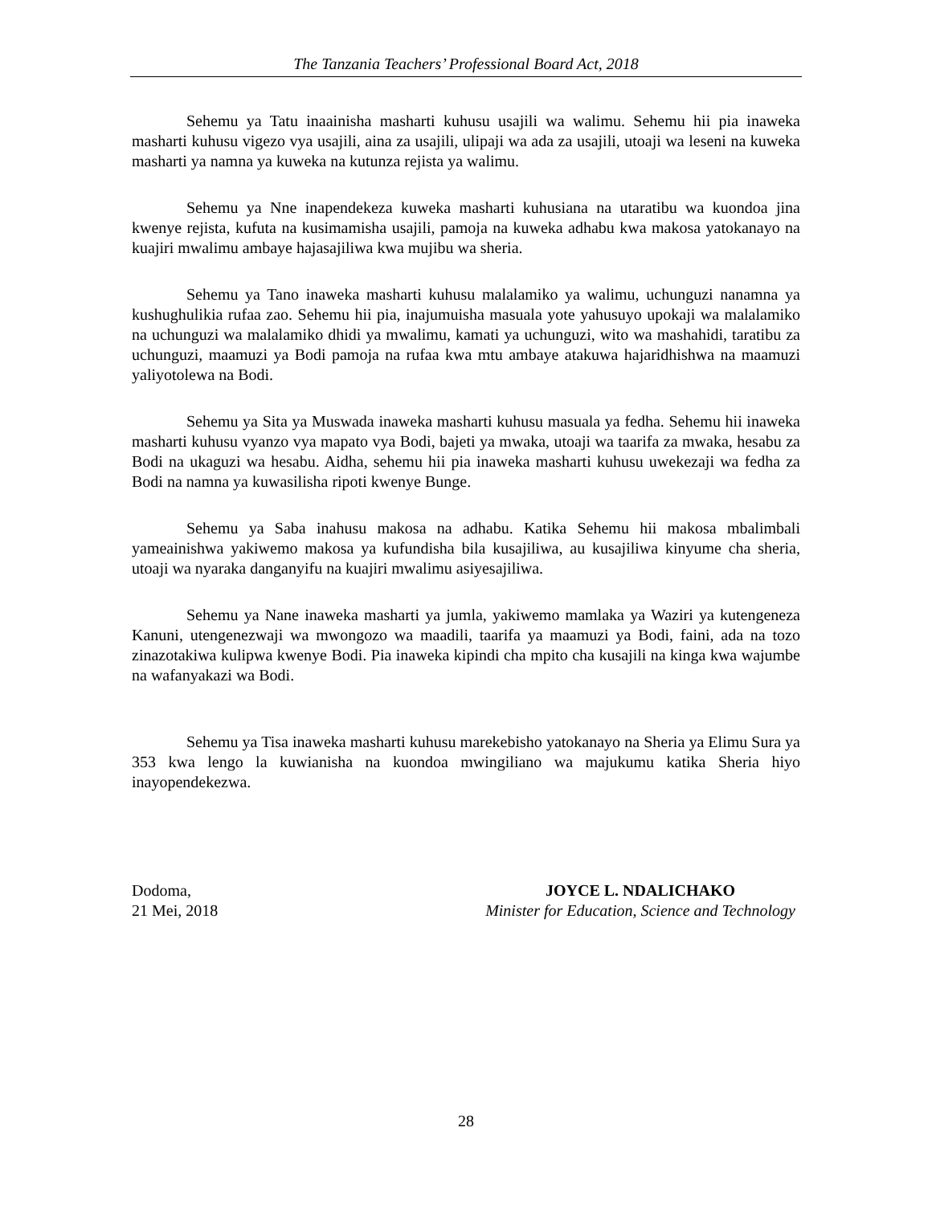The Tanzania Teachers’ Professional Board Act, 2018
Sehemu ya Tatu inaainisha masharti kuhusu usajili wa walimu. Sehemu hii pia inaweka masharti kuhusu vigezo vya usajili, aina za usajili, ulipaji wa ada za usajili, utoaji wa leseni na kuweka masharti ya namna ya kuweka na kutunza rejista ya walimu.
Sehemu ya Nne inapendekeza kuweka masharti kuhusiana na utaratibu wa kuondoa jina kwenye rejista, kufuta na kusimamisha usajili, pamoja na kuweka adhabu kwa makosa yatokanayo na kuajiri mwalimu ambaye hajasajiliwa kwa mujibu wa sheria.
Sehemu ya Tano inaweka masharti kuhusu malalamiko ya walimu, uchunguzi nanamna ya kushughulikia rufaa zao. Sehemu hii pia, inajumuisha masuala yote yahusuyo upokaji wa malalamiko na uchunguzi wa malalamiko dhidi ya mwalimu, kamati ya uchunguzi, wito wa mashahidi, taratibu za uchunguzi, maamuzi ya Bodi pamoja na rufaa kwa mtu ambaye atakuwa hajaridhishwa na maamuzi yaliyotolewa na Bodi.
Sehemu ya Sita ya Muswada inaweka masharti kuhusu masuala ya fedha. Sehemu hii inaweka masharti kuhusu vyanzo vya mapato vya Bodi, bajeti ya mwaka, utoaji wa taarifa za mwaka, hesabu za Bodi na ukaguzi wa hesabu. Aidha, sehemu hii pia inaweka masharti kuhusu uwekezaji wa fedha za Bodi na namna ya kuwasilisha ripoti kwenye Bunge.
Sehemu ya Saba inahusu makosa na adhabu. Katika Sehemu hii makosa mbalimbali yameainishwa yakiwemo makosa ya kufundisha bila kusajiliwa, au kusajiliwa kinyume cha sheria, utoaji wa nyaraka danganyifu na kuajiri mwalimu asiyesajiliwa.
Sehemu ya Nane inaweka masharti ya jumla, yakiwemo mamlaka ya Waziri ya kutengeneza Kanuni, utengenezwaji wa mwongozo wa maadili, taarifa ya maamuzi ya Bodi, faini, ada na tozo zinazotakiwa kulipwa kwenye Bodi. Pia inaweka kipindi cha mpito cha kusajili na kinga kwa wajumbe na wafanyakazi wa Bodi.
Sehemu ya Tisa inaweka masharti kuhusu marekebisho yatokanayo na Sheria ya Elimu Sura ya 353 kwa lengo la kuwianisha na kuondoa mwingiliano wa majukumu katika Sheria hiyo inayopendekezwa.
Dodoma,
21 Mei, 2018
JOYCE L. NDALICHAKO
Minister for Education, Science and Technology
28